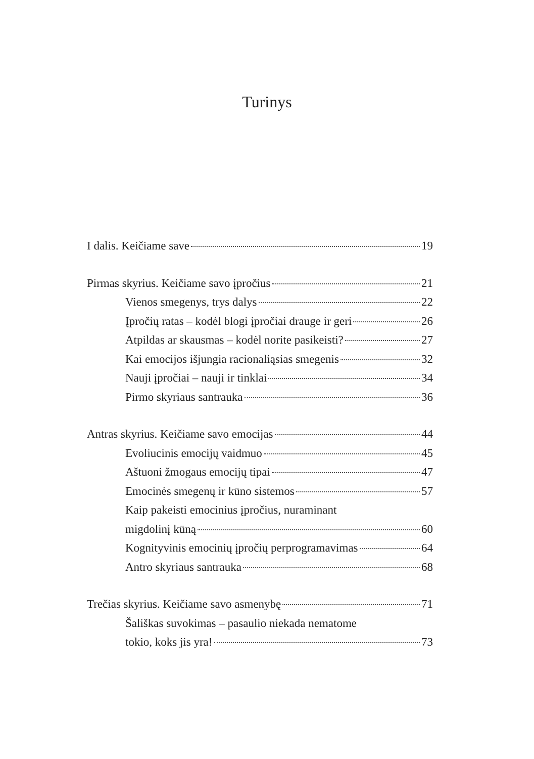Turinys
I dalis. Keičiame save 19
Pirmas skyrius. Keičiame savo įpročius 21
Vienos smegenys, trys dalys 22
Įpročių ratas – kodėl blogi įpročiai drauge ir geri 26
Atpildas ar skausmas – kodėl norite pasikeisti? 27
Kai emocijos išjungia racionaliąsias smegenis 32
Nauji įpročiai – nauji ir tinklai 34
Pirmo skyriaus santrauka 36
Antras skyrius. Keičiame savo emocijas 44
Evoliucinis emocijų vaidmuo 45
Aštuoni žmogaus emocijų tipai 47
Emocinės smegenų ir kūno sistemos 57
Kaip pakeisti emocinius įpročius, nuraminant
migdolinį kūną 60
Kognityvinis emocinių įpročių perprogramavimas 64
Antro skyriaus santrauka 68
Trečias skyrius. Keičiame savo asmenybę 71
Šališkas suvokimas – pasaulio niekada nematome
tokio, koks jis yra! 73